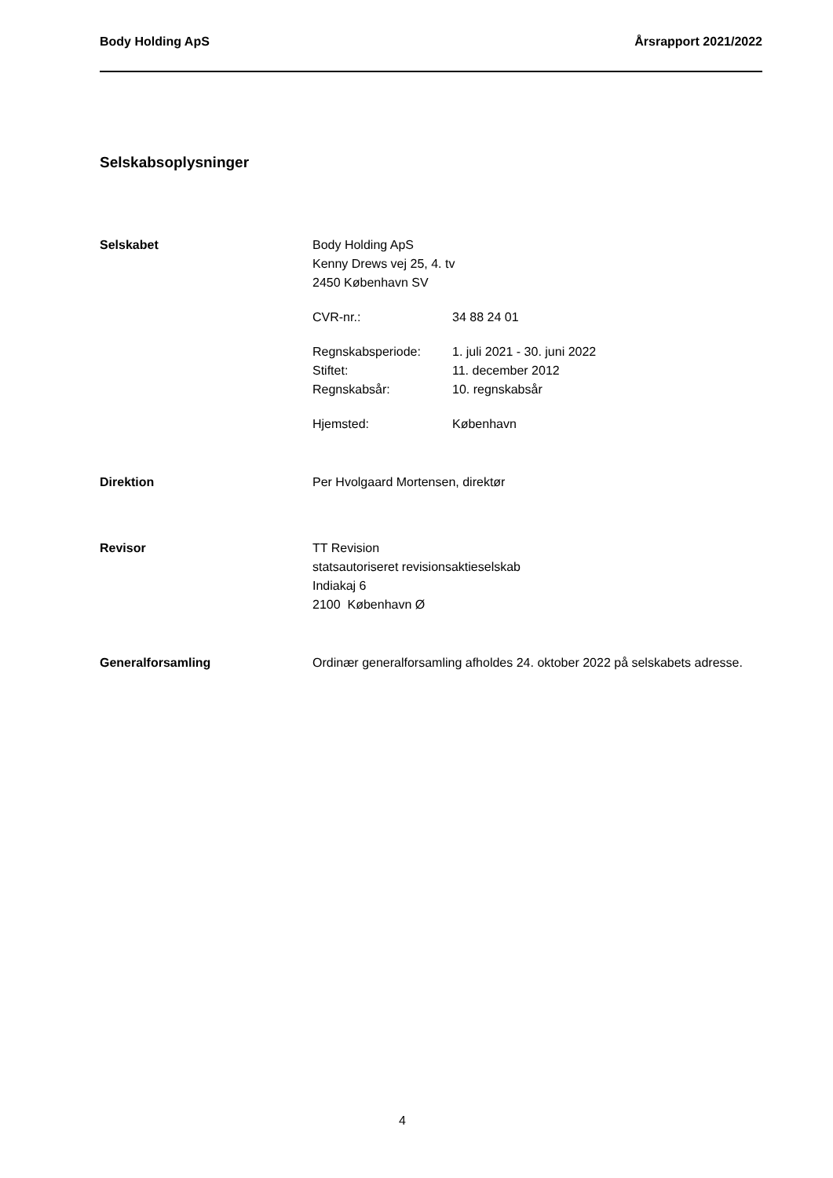Body Holding ApS Årsrapport 2021/2022
Selskabsoplysninger
Selskabet Body Holding ApS
Kenny Drews vej 25, 4. tv
2450 København SV
CVR-nr.: 34 88 24 01
Regnskabsperiode: 1. juli 2021 - 30. juni 2022
Stiftet: 11. december 2012
Regnskabsår: 10. regnskabsår
Hjemsted: København
Direktion Per Hvolgaard Mortensen, direktør
Revisor TT Revision
statsautoriseret revisionsaktieselskab
Indiakaj 6
2100 København Ø
Generalforsamling Ordinær generalforsamling afholdes 24. oktober 2022 på selskabets adresse.
4